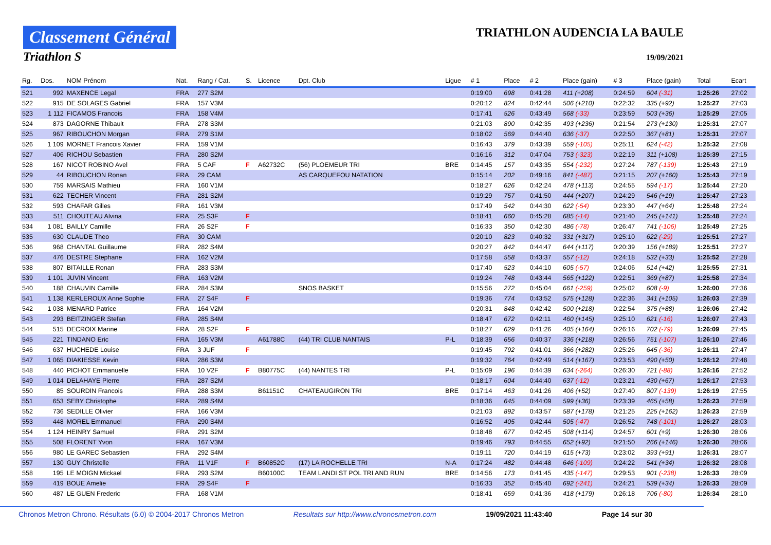Classement Général
Triathlon S
TRIATHLON AUDENCIA LA BAULE
19/09/2021
| Rg. | Dos. | NOM Prénom | Nat. | Rang / Cat. | S. | Licence | Dpt. Club | Ligue | # 1 | Place | # 2 | Place (gain) | # 3 | Place (gain) | Total | Ecart |
| --- | --- | --- | --- | --- | --- | --- | --- | --- | --- | --- | --- | --- | --- | --- | --- | --- |
| 521 | 992 | MAXENCE Legal | FRA | 277 S2M | | | | | 0:19:00 | 698 | 0:41:28 | 411 (+208) | 0:24:59 | 604 (-31) | 1:25:26 | 27:02 |
| 522 | 915 | DE SOLAGES Gabriel | FRA | 157 V3M | | | | | 0:20:12 | 824 | 0:42:44 | 506 (+210) | 0:22:32 | 335 (+92) | 1:25:27 | 27:03 |
| 523 | 1 112 | FICAMOS Francois | FRA | 158 V4M | | | | | 0:17:41 | 526 | 0:43:49 | 568 (-33) | 0:23:59 | 503 (+36) | 1:25:29 | 27:05 |
| 524 | 873 | DAGORNE Thibault | FRA | 278 S3M | | | | | 0:21:03 | 890 | 0:42:35 | 493 (+236) | 0:21:54 | 273 (+130) | 1:25:31 | 27:07 |
| 525 | 967 | RIBOUCHON Morgan | FRA | 279 S1M | | | | | 0:18:02 | 569 | 0:44:40 | 636 (-37) | 0:22:50 | 367 (+81) | 1:25:31 | 27:07 |
| 526 | 1 109 | MORNET Francois Xavier | FRA | 159 V1M | | | | | 0:16:43 | 379 | 0:43:39 | 559 (-105) | 0:25:11 | 624 (-42) | 1:25:32 | 27:08 |
| 527 | 406 | RICHOU Sebastien | FRA | 280 S2M | | | | | 0:16:16 | 312 | 0:47:04 | 753 (-323) | 0:22:19 | 311 (+108) | 1:25:39 | 27:15 |
| 528 | 167 | NICOT ROBINO Avel | FRA | 5 CAF | F | A62732C | (56) PLOEMEUR TRI | BRE | 0:14:45 | 157 | 0:43:35 | 554 (-232) | 0:27:24 | 787 (-139) | 1:25:43 | 27:19 |
| 529 | 44 | RIBOUCHON Ronan | FRA | 29 CAM | | | AS CARQUEFOU NATATION | | 0:15:14 | 202 | 0:49:16 | 841 (-487) | 0:21:15 | 207 (+160) | 1:25:43 | 27:19 |
| 530 | 759 | MARSAIS Mathieu | FRA | 160 V1M | | | | | 0:18:27 | 626 | 0:42:24 | 478 (+113) | 0:24:55 | 594 (-17) | 1:25:44 | 27:20 |
| 531 | 622 | TECHER Vincent | FRA | 281 S2M | | | | | 0:19:29 | 757 | 0:41:50 | 444 (+207) | 0:24:29 | 546 (+19) | 1:25:47 | 27:23 |
| 532 | 593 | CHAFAR Gilles | FRA | 161 V3M | | | | | 0:17:49 | 542 | 0:44:30 | 622 (-54) | 0:23:30 | 447 (+64) | 1:25:48 | 27:24 |
| 533 | 511 | CHOUTEAU Alvina | FRA | 25 S3F | F | | | | 0:18:41 | 660 | 0:45:28 | 685 (-14) | 0:21:40 | 245 (+141) | 1:25:48 | 27:24 |
| 534 | 1 081 | BAILLY Camille | FRA | 26 S2F | F | | | | 0:16:33 | 350 | 0:42:30 | 486 (-78) | 0:26:47 | 741 (-106) | 1:25:49 | 27:25 |
| 535 | 630 | CLAUDE Theo | FRA | 30 CAM | | | | | 0:20:10 | 823 | 0:40:32 | 331 (+317) | 0:25:10 | 622 (-29) | 1:25:51 | 27:27 |
| 536 | 968 | CHANTAL Guillaume | FRA | 282 S4M | | | | | 0:20:27 | 842 | 0:44:47 | 644 (+117) | 0:20:39 | 156 (+189) | 1:25:51 | 27:27 |
| 537 | 476 | DESTRE Stephane | FRA | 162 V2M | | | | | 0:17:58 | 558 | 0:43:37 | 557 (-12) | 0:24:18 | 532 (+33) | 1:25:52 | 27:28 |
| 538 | 807 | BITAILLE Ronan | FRA | 283 S3M | | | | | 0:17:40 | 523 | 0:44:10 | 605 (-57) | 0:24:06 | 514 (+42) | 1:25:55 | 27:31 |
| 539 | 1 101 | JUVIN Vincent | FRA | 163 V2M | | | | | 0:19:24 | 748 | 0:43:44 | 565 (+122) | 0:22:51 | 369 (+87) | 1:25:58 | 27:34 |
| 540 | 188 | CHAUVIN Camille | FRA | 284 S3M | | | SNOS BASKET | | 0:15:56 | 272 | 0:45:04 | 661 (-259) | 0:25:02 | 608 (-9) | 1:26:00 | 27:36 |
| 541 | 1 138 | KERLEROUX Anne Sophie | FRA | 27 S4F | F | | | | 0:19:36 | 774 | 0:43:52 | 575 (+128) | 0:22:36 | 341 (+105) | 1:26:03 | 27:39 |
| 542 | 1 038 | MENARD Patrice | FRA | 164 V2M | | | | | 0:20:31 | 848 | 0:42:42 | 500 (+218) | 0:22:54 | 375 (+88) | 1:26:06 | 27:42 |
| 543 | 293 | BEITZINGER Stefan | FRA | 285 S4M | | | | | 0:18:47 | 672 | 0:42:11 | 460 (+145) | 0:25:10 | 621 (-16) | 1:26:07 | 27:43 |
| 544 | 515 | DECROIX Marine | FRA | 28 S2F | F | | | | 0:18:27 | 629 | 0:41:26 | 405 (+164) | 0:26:16 | 702 (-79) | 1:26:09 | 27:45 |
| 545 | 221 | TINDANO Eric | FRA | 165 V3M | | A61788C | (44) TRI CLUB NANTAIS | P-L | 0:18:39 | 656 | 0:40:37 | 336 (+218) | 0:26:56 | 751 (-107) | 1:26:10 | 27:46 |
| 546 | 637 | HUCHEDE Louise | FRA | 3 JUF | F | | | | 0:19:45 | 792 | 0:41:01 | 366 (+282) | 0:25:26 | 645 (-36) | 1:26:11 | 27:47 |
| 547 | 1 065 | DIAKIESSE Kevin | FRA | 286 S3M | | | | | 0:19:32 | 764 | 0:42:49 | 514 (+167) | 0:23:53 | 490 (+50) | 1:26:12 | 27:48 |
| 548 | 440 | PICHOT Emmanuelle | FRA | 10 V2F | F | B80775C | (44) NANTES TRI | P-L | 0:15:09 | 196 | 0:44:39 | 634 (-264) | 0:26:30 | 721 (-88) | 1:26:16 | 27:52 |
| 549 | 1 014 | DELAHAYE Pierre | FRA | 287 S2M | | | | | 0:18:17 | 604 | 0:44:40 | 637 (-12) | 0:23:21 | 430 (+67) | 1:26:17 | 27:53 |
| 550 | 85 | SOURDIN Francois | FRA | 288 S3M | | B61151C | CHATEAUGIRON TRI | BRE | 0:17:14 | 463 | 0:41:26 | 406 (+52) | 0:27:40 | 807 (-139) | 1:26:19 | 27:55 |
| 551 | 653 | SEBY Christophe | FRA | 289 S4M | | | | | 0:18:36 | 645 | 0:44:09 | 599 (+36) | 0:23:39 | 465 (+58) | 1:26:23 | 27:59 |
| 552 | 736 | SEDILLE Olivier | FRA | 166 V3M | | | | | 0:21:03 | 892 | 0:43:57 | 587 (+178) | 0:21:25 | 225 (+162) | 1:26:23 | 27:59 |
| 553 | 448 | MOREL Emmanuel | FRA | 290 S4M | | | | | 0:16:52 | 405 | 0:42:44 | 505 (-47) | 0:26:52 | 748 (-101) | 1:26:27 | 28:03 |
| 554 | 1 124 | HEINRY Samuel | FRA | 291 S2M | | | | | 0:18:48 | 677 | 0:42:45 | 508 (+114) | 0:24:57 | 601 (+9) | 1:26:30 | 28:06 |
| 555 | 508 | FLORENT Yvon | FRA | 167 V3M | | | | | 0:19:46 | 793 | 0:44:55 | 652 (+92) | 0:21:50 | 266 (+146) | 1:26:30 | 28:06 |
| 556 | 980 | LE GAREC Sebastien | FRA | 292 S4M | | | | | 0:19:11 | 720 | 0:44:19 | 615 (+73) | 0:23:02 | 393 (+91) | 1:26:31 | 28:07 |
| 557 | 130 | GUY Christelle | FRA | 11 V1F | F | B60852C | (17) LA ROCHELLE TRI | N-A | 0:17:24 | 482 | 0:44:48 | 646 (-109) | 0:24:22 | 541 (+34) | 1:26:32 | 28:08 |
| 558 | 195 | LE MOIGN Mickael | FRA | 293 S2M | | B60100C | TEAM LANDI ST POL TRI AND RUN | BRE | 0:14:56 | 173 | 0:41:45 | 435 (-147) | 0:29:53 | 901 (-238) | 1:26:33 | 28:09 |
| 559 | 419 | BOUE Amelie | FRA | 29 S4F | F | | | | 0:16:33 | 352 | 0:45:40 | 692 (-241) | 0:24:21 | 539 (+34) | 1:26:33 | 28:09 |
| 560 | 487 | LE GUEN Frederic | FRA | 168 V1M | | | | | 0:18:41 | 659 | 0:41:36 | 418 (+179) | 0:26:18 | 706 (-80) | 1:26:34 | 28:10 |
Chronos Metron Chrono. Résultats (6.0) © 2004-2017 Chronos Metron Resultats sur http://www.chronosmetron.com 19/09/2021 11:43:40 Page 14 sur 30